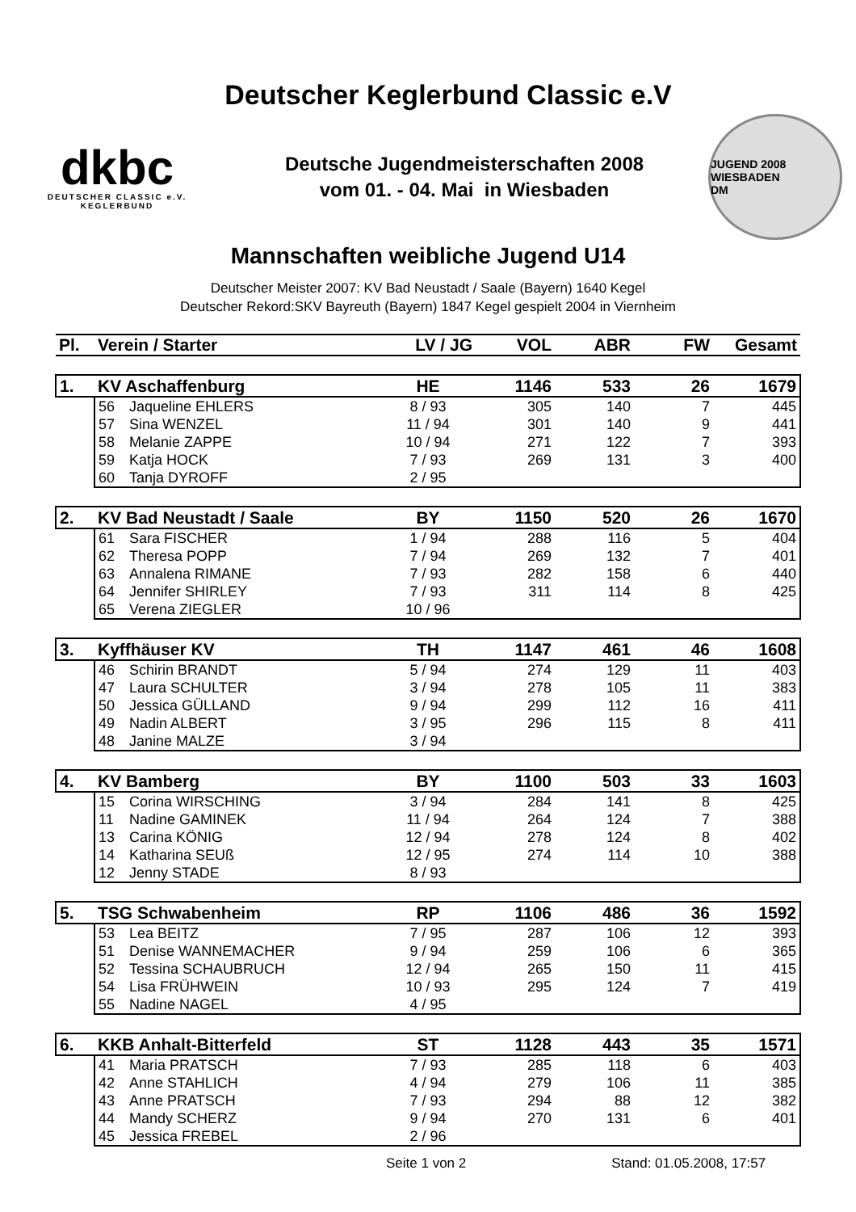Deutscher Keglerbund Classic e.V
dkbc
DEUTSCHER CLASSIC e.V.
KEGLERBUND
Deutsche Jugendmeisterschaften 2008
vom 01. - 04. Mai in Wiesbaden
JUGEND 2008 WIESBADEN
DM
Mannschaften weibliche Jugend U14
Deutscher Meister 2007: KV Bad Neustadt / Saale (Bayern) 1640 Kegel
Deutscher Rekord:SKV Bayreuth (Bayern) 1847 Kegel gespielt 2004 in Viernheim
| Pl. | Verein / Starter | | LV / JG | VOL | ABR | FW | Gesamt |
| --- | --- | --- | --- | --- | --- | --- | --- |
| 1. | KV Aschaffenburg | | HE | 1146 | 533 | 26 | 1679 |
| | 56 | Jaqueline EHLERS | 8 / 93 | 305 | 140 | 7 | 445 |
| | 57 | Sina WENZEL | 11 / 94 | 301 | 140 | 9 | 441 |
| | 58 | Melanie ZAPPE | 10 / 94 | 271 | 122 | 7 | 393 |
| | 59 | Katja HOCK | 7 / 93 | 269 | 131 | 3 | 400 |
| | 60 | Tanja DYROFF | 2 / 95 | | | | |
| 2. | KV Bad Neustadt / Saale | | BY | 1150 | 520 | 26 | 1670 |
| | 61 | Sara FISCHER | 1 / 94 | 288 | 116 | 5 | 404 |
| | 62 | Theresa POPP | 7 / 94 | 269 | 132 | 7 | 401 |
| | 63 | Annalena RIMANE | 7 / 93 | 282 | 158 | 6 | 440 |
| | 64 | Jennifer SHIRLEY | 7 / 93 | 311 | 114 | 8 | 425 |
| | 65 | Verena ZIEGLER | 10 / 96 | | | | |
| 3. | Kyffhäuser KV | | TH | 1147 | 461 | 46 | 1608 |
| | 46 | Schirin BRANDT | 5 / 94 | 274 | 129 | 11 | 403 |
| | 47 | Laura SCHULTER | 3 / 94 | 278 | 105 | 11 | 383 |
| | 50 | Jessica GÜLLAND | 9 / 94 | 299 | 112 | 16 | 411 |
| | 49 | Nadin ALBERT | 3 / 95 | 296 | 115 | 8 | 411 |
| | 48 | Janine MALZE | 3 / 94 | | | | |
| 4. | KV Bamberg | | BY | 1100 | 503 | 33 | 1603 |
| | 15 | Corina WIRSCHING | 3 / 94 | 284 | 141 | 8 | 425 |
| | 11 | Nadine GAMINEK | 11 / 94 | 264 | 124 | 7 | 388 |
| | 13 | Carina KÖNIG | 12 / 94 | 278 | 124 | 8 | 402 |
| | 14 | Katharina SEUß | 12 / 95 | 274 | 114 | 10 | 388 |
| | 12 | Jenny STADE | 8 / 93 | | | | |
| 5. | TSG Schwabenheim | | RP | 1106 | 486 | 36 | 1592 |
| | 53 | Lea BEITZ | 7 / 95 | 287 | 106 | 12 | 393 |
| | 51 | Denise WANNEMACHER | 9 / 94 | 259 | 106 | 6 | 365 |
| | 52 | Tessina SCHAUBRUCH | 12 / 94 | 265 | 150 | 11 | 415 |
| | 54 | Lisa FRÜHWEIN | 10 / 93 | 295 | 124 | 7 | 419 |
| | 55 | Nadine NAGEL | 4 / 95 | | | | |
| 6. | KKB Anhalt-Bitterfeld | | ST | 1128 | 443 | 35 | 1571 |
| | 41 | Maria PRATSCH | 7 / 93 | 285 | 118 | 6 | 403 |
| | 42 | Anne STAHLICH | 4 / 94 | 279 | 106 | 11 | 385 |
| | 43 | Anne PRATSCH | 7 / 93 | 294 | 88 | 12 | 382 |
| | 44 | Mandy SCHERZ | 9 / 94 | 270 | 131 | 6 | 401 |
| | 45 | Jessica FREBEL | 2 / 96 | | | | |
Seite 1 von 2 Stand: 01.05.2008, 17:57